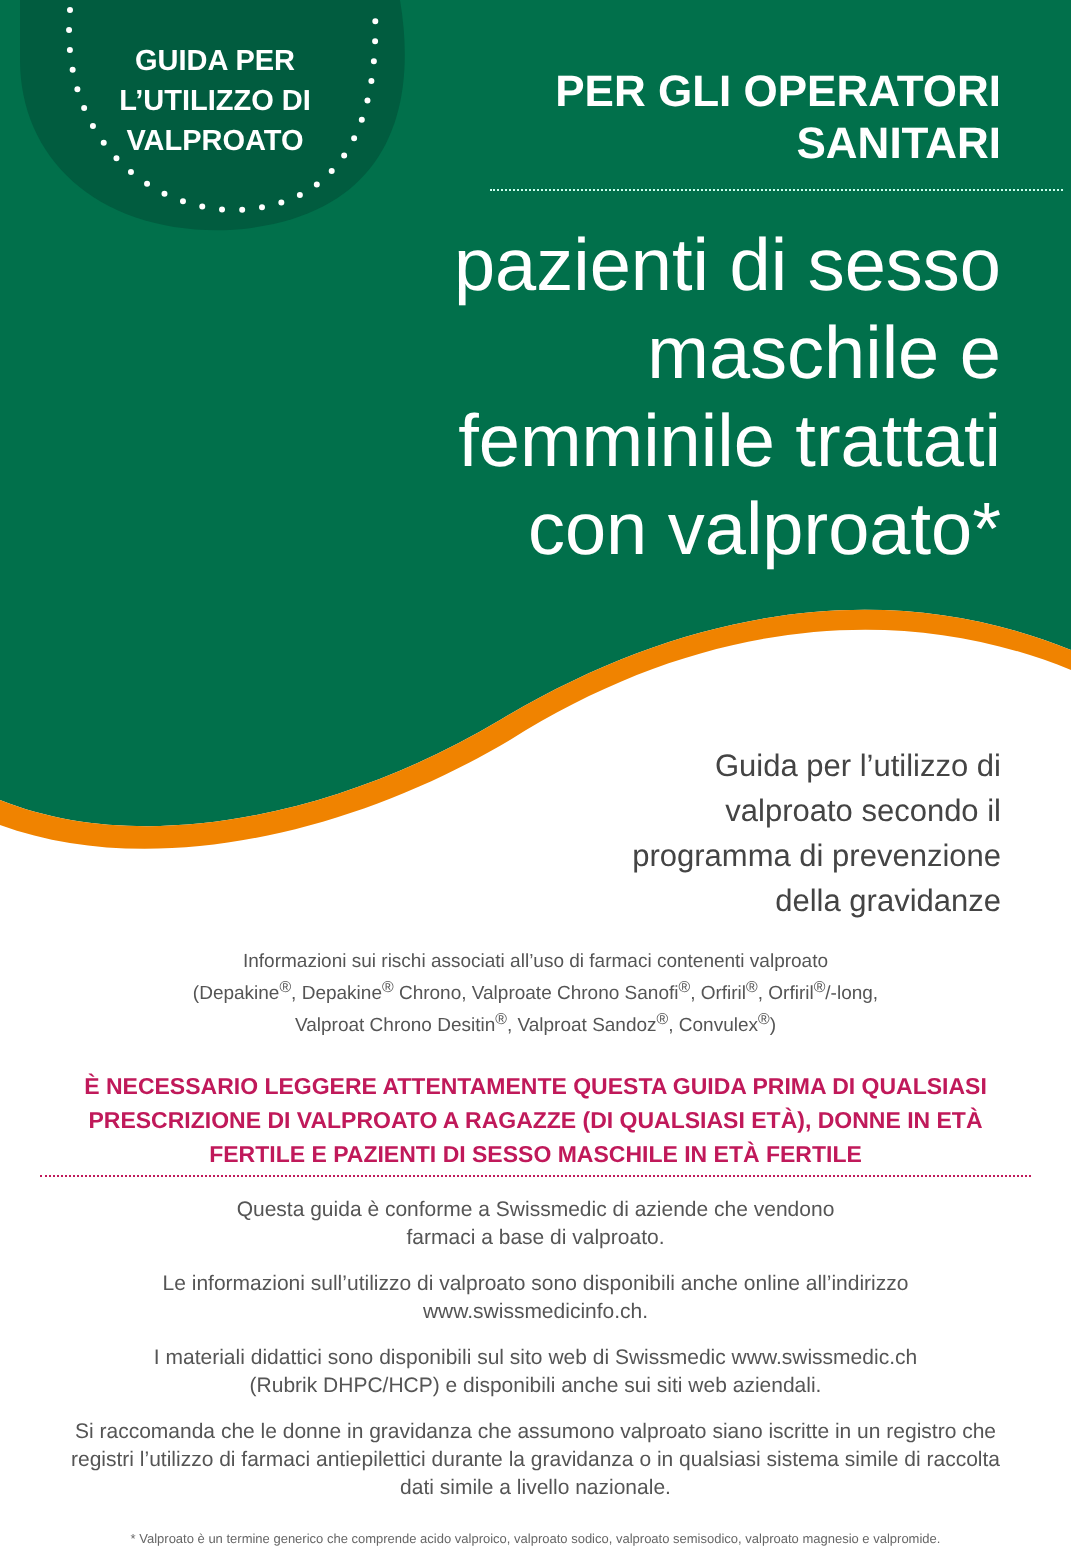GUIDA PER L’UTILIZZO DI VALPROATO
PER GLI OPERATORI
SANITARI
pazienti di sesso
maschile e
femminile trattati
con valproato*
Guida per l’utilizzo di
valproato secondo il
programma di prevenzione
della gravidanze
Informazioni sui rischi associati all’uso di farmaci contenenti valproato
(Depakine<sup>®</sup>, Depakine<sup>®</sup> Chrono, Valproate Chrono Sanofi<sup>®</sup>, Orfiril<sup>®</sup>, Orfiril<sup>®</sup>/-long,
Valproat Chrono Desitin<sup>®</sup>, Valproat Sandoz<sup>®</sup>, Convulex<sup>®</sup>)
È NECESSARIO LEGGERE ATTENTAMENTE QUESTA GUIDA PRIMA DI QUALSIASI PRESCRIZIONE DI VALPROATO A RAGAZZE (DI QUALSIASI ETÀ), DONNE IN ETÀ FERTILE E PAZIENTI DI SESSO MASCHILE IN ETÀ FERTILE
Questa guida è conforme a Swissmedic di aziende che vendono
farmaci a base di valproato.
Le informazioni sull’utilizzo di valproato sono disponibili anche online all’indirizzo
www.swissmedicinfo.ch.
I materiali didattici sono disponibili sul sito web di Swissmedic www.swissmedic.ch
(Rubrik DHPC/HCP) e disponibili anche sui siti web aziendali.
Si raccomanda che le donne in gravidanza che assumono valproato siano iscritte in un registro che registri l’utilizzo di farmaci antiepilettici durante la gravidanza o in qualsiasi sistema simile di raccolta dati simile a livello nazionale.
* Valproato è un termine generico che comprende acido valproico, valproato sodico, valproato semisodico, valproato magnesio e valpromide.